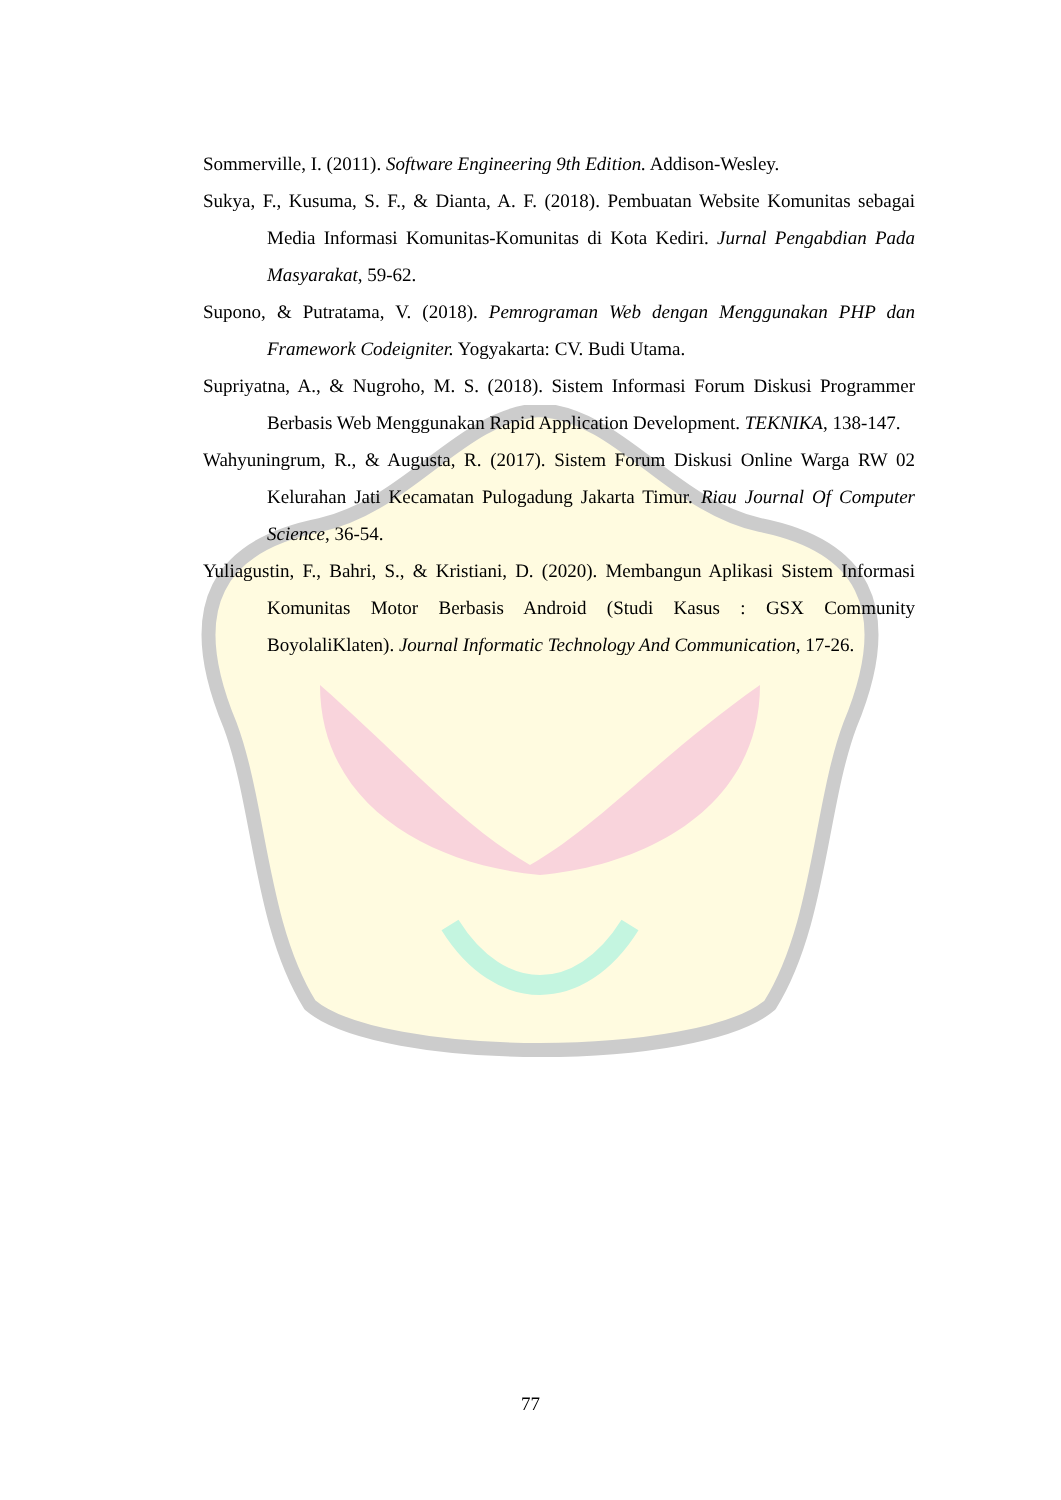Sommerville, I. (2011). Software Engineering 9th Edition. Addison-Wesley.
Sukya, F., Kusuma, S. F., & Dianta, A. F. (2018). Pembuatan Website Komunitas sebagai Media Informasi Komunitas-Komunitas di Kota Kediri. Jurnal Pengabdian Pada Masyarakat, 59-62.
Supono, & Putratama, V. (2018). Pemrograman Web dengan Menggunakan PHP dan Framework Codeigniter. Yogyakarta: CV. Budi Utama.
Supriyatna, A., & Nugroho, M. S. (2018). Sistem Informasi Forum Diskusi Programmer Berbasis Web Menggunakan Rapid Application Development. TEKNIKA, 138-147.
Wahyuningrum, R., & Augusta, R. (2017). Sistem Forum Diskusi Online Warga RW 02 Kelurahan Jati Kecamatan Pulogadung Jakarta Timur. Riau Journal Of Computer Science, 36-54.
Yuliagustin, F., Bahri, S., & Kristiani, D. (2020). Membangun Aplikasi Sistem Informasi Komunitas Motor Berbasis Android (Studi Kasus : GSX Community BoyolaliKlaten). Journal Informatic Technology And Communication, 17-26.
77